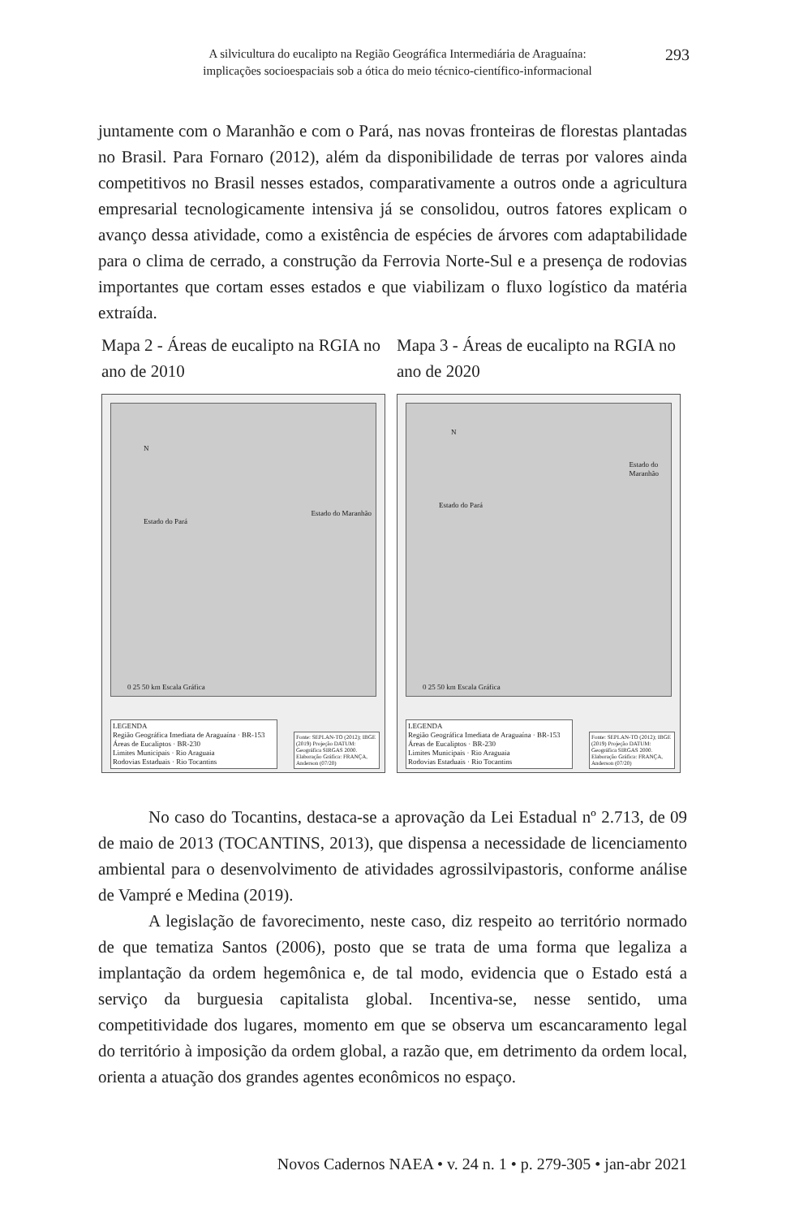A silvicultura do eucalipto na Região Geográfica Intermediária de Araguaína:
implicações socioespaciais sob a ótica do meio técnico-científico-informacional
293
juntamente com o Maranhão e com o Pará, nas novas fronteiras de florestas plantadas no Brasil. Para Fornaro (2012), além da disponibilidade de terras por valores ainda competitivos no Brasil nesses estados, comparativamente a outros onde a agricultura empresarial tecnologicamente intensiva já se consolidou, outros fatores explicam o avanço dessa atividade, como a existência de espécies de árvores com adaptabilidade para o clima de cerrado, a construção da Ferrovia Norte-Sul e a presença de rodovias importantes que cortam esses estados e que viabilizam o fluxo logístico da matéria extraída.
Mapa 2 - Áreas de eucalipto na RGIA no ano de 2010
Estado do Pará
Estado do Maranhão
N
0 25 50 km Escala Gráfica
LEGENDA
Região Geográfica Imediata de Araguaína · BR-153
Áreas de Eucaliptos · BR-230
Limites Municipais · Rio Araguaia
Rodovias Estaduais · Rio Tocantins
Fonte: SEPLAN-TO (2012); IBGE (2019) Projeção DATUM: Geográfica SIRGAS 2000. Elaboração Gráfica: FRANÇA, Anderson (07/20)
Mapa 3 - Áreas de eucalipto na RGIA no ano de 2020
Estado do Pará
Estado do
Maranhão
N
0 25 50 km Escala Gráfica
LEGENDA
Região Geográfica Imediata de Araguaína · BR-153
Áreas de Eucaliptos · BR-230
Limites Municipais · Rio Araguaia
Rodovias Estaduais · Rio Tocantins
Fonte: SEPLAN-TO (2012); IBGE (2019) Projeção DATUM: Geográfica SIRGAS 2000. Elaboração Gráfica: FRANÇA, Anderson (07/20)
No caso do Tocantins, destaca-se a aprovação da Lei Estadual nº 2.713, de 09 de maio de 2013 (TOCANTINS, 2013), que dispensa a necessidade de licenciamento ambiental para o desenvolvimento de atividades agrossilvipastoris, conforme análise de Vampré e Medina (2019).
A legislação de favorecimento, neste caso, diz respeito ao território normado de que tematiza Santos (2006), posto que se trata de uma forma que legaliza a implantação da ordem hegemônica e, de tal modo, evidencia que o Estado está a serviço da burguesia capitalista global. Incentiva-se, nesse sentido, uma competitividade dos lugares, momento em que se observa um escancaramento legal do território à imposição da ordem global, a razão que, em detrimento da ordem local, orienta a atuação dos grandes agentes econômicos no espaço.
Novos Cadernos NAEA • v. 24 n. 1 • p. 279-305 • jan-abr 2021